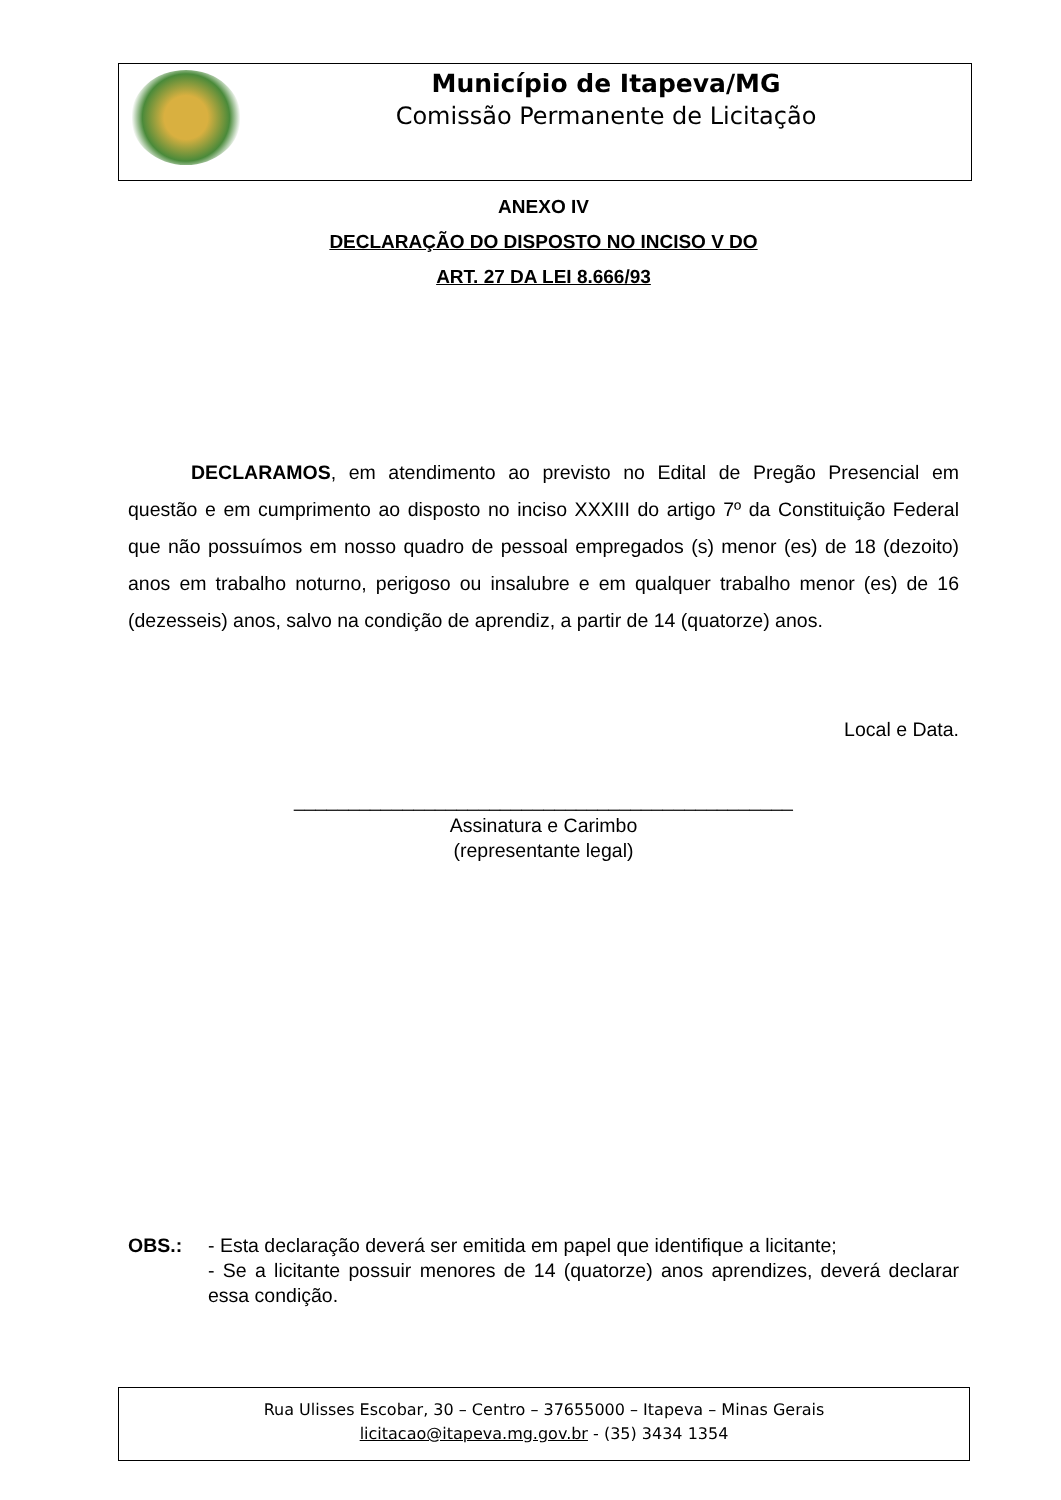Município de Itapeva/MG
Comissão Permanente de Licitação
ANEXO IV
DECLARAÇÃO DO DISPOSTO NO INCISO V DO
ART. 27 DA LEI 8.666/93
DECLARAMOS, em atendimento ao previsto no Edital de Pregão Presencial em questão e em cumprimento ao disposto no inciso XXXIII do artigo 7º da Constituição Federal que não possuímos em nosso quadro de pessoal empregados (s) menor (es) de 18 (dezoito) anos em trabalho noturno, perigoso ou insalubre e em qualquer trabalho menor (es) de 16 (dezesseis) anos, salvo na condição de aprendiz, a partir de 14 (quatorze) anos.
Local e Data.
______________________________________________
Assinatura e Carimbo
(representante legal)
OBS.: - Esta declaração deverá ser emitida em papel que identifique a licitante;
- Se a licitante possuir menores de 14 (quatorze) anos aprendizes, deverá declarar essa condição.
Rua Ulisses Escobar, 30 – Centro – 37655000 – Itapeva – Minas Gerais
licitacao@itapeva.mg.gov.br - (35) 3434 1354